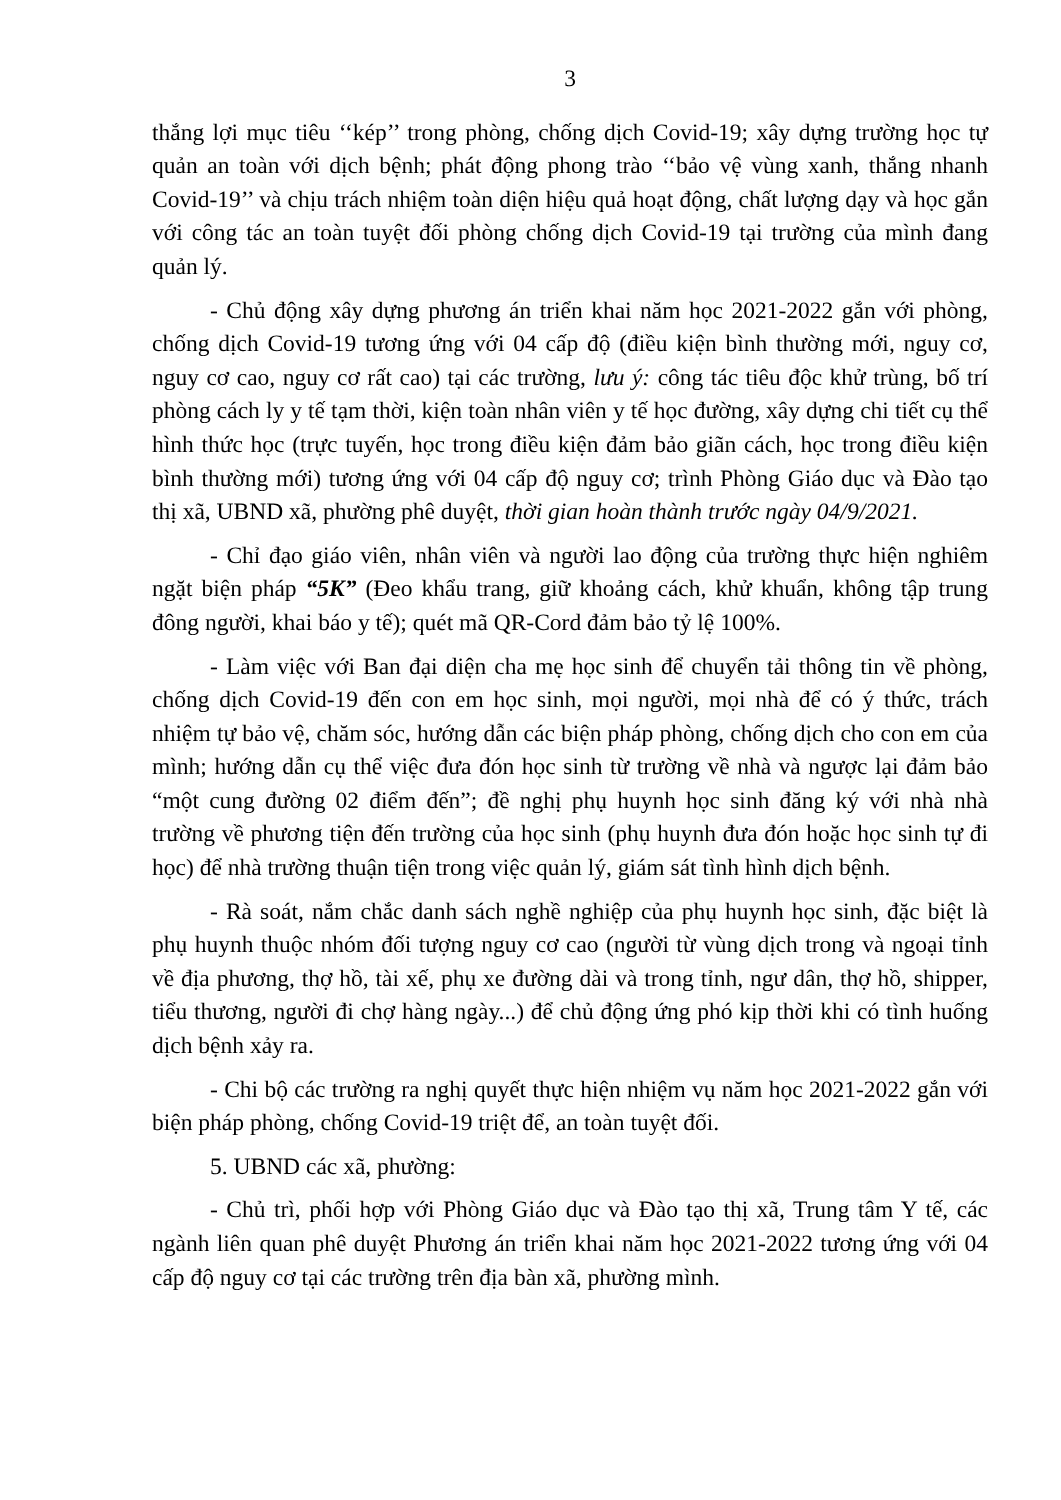3
thắng lợi mục tiêu ‘‘kép’’ trong phòng, chống dịch Covid-19; xây dựng trường học tự quản an toàn với dịch bệnh; phát động phong trào ‘‘bảo vệ vùng xanh, thắng nhanh Covid-19’’ và chịu trách nhiệm toàn diện hiệu quả hoạt động, chất lượng dạy và học gắn với công tác an toàn tuyệt đối phòng chống dịch Covid-19 tại trường của mình đang quản lý.
- Chủ động xây dựng phương án triển khai năm học 2021-2022 gắn với phòng, chống dịch Covid-19 tương ứng với 04 cấp độ (điều kiện bình thường mới, nguy cơ, nguy cơ cao, nguy cơ rất cao) tại các trường, lưu ý: công tác tiêu độc khử trùng, bố trí phòng cách ly y tế tạm thời, kiện toàn nhân viên y tế học đường, xây dựng chi tiết cụ thể hình thức học (trực tuyến, học trong điều kiện đảm bảo giãn cách, học trong điều kiện bình thường mới) tương ứng với 04 cấp độ nguy cơ; trình Phòng Giáo dục và Đào tạo thị xã, UBND xã, phường phê duyệt, thời gian hoàn thành trước ngày 04/9/2021.
- Chỉ đạo giáo viên, nhân viên và người lao động của trường thực hiện nghiêm ngặt biện pháp “5K” (Đeo khẩu trang, giữ khoảng cách, khử khuẩn, không tập trung đông người, khai báo y tế); quét mã QR-Cord đảm bảo tỷ lệ 100%.
- Làm việc với Ban đại diện cha mẹ học sinh để chuyển tải thông tin về phòng, chống dịch Covid-19 đến con em học sinh, mọi người, mọi nhà để có ý thức, trách nhiệm tự bảo vệ, chăm sóc, hướng dẫn các biện pháp phòng, chống dịch cho con em của mình; hướng dẫn cụ thể việc đưa đón học sinh từ trường về nhà và ngược lại đảm bảo “một cung đường 02 điểm đến”; đề nghị phụ huynh học sinh đăng ký với nhà nhà trường về phương tiện đến trường của học sinh (phụ huynh đưa đón hoặc học sinh tự đi học) để nhà trường thuận tiện trong việc quản lý, giám sát tình hình dịch bệnh.
- Rà soát, nắm chắc danh sách nghề nghiệp của phụ huynh học sinh, đặc biệt là phụ huynh thuộc nhóm đối tượng nguy cơ cao (người từ vùng dịch trong và ngoại tỉnh về địa phương, thợ hồ, tài xế, phụ xe đường dài và trong tỉnh, ngư dân, thợ hồ, shipper, tiểu thương, người đi chợ hàng ngày...) để chủ động ứng phó kịp thời khi có tình huống dịch bệnh xảy ra.
- Chi bộ các trường ra nghị quyết thực hiện nhiệm vụ năm học 2021-2022 gắn với biện pháp phòng, chống Covid-19 triệt để, an toàn tuyệt đối.
5. UBND các xã, phường:
- Chủ trì, phối hợp với Phòng Giáo dục và Đào tạo thị xã, Trung tâm Y tế, các ngành liên quan phê duyệt Phương án triển khai năm học 2021-2022 tương ứng với 04 cấp độ nguy cơ tại các trường trên địa bàn xã, phường mình.